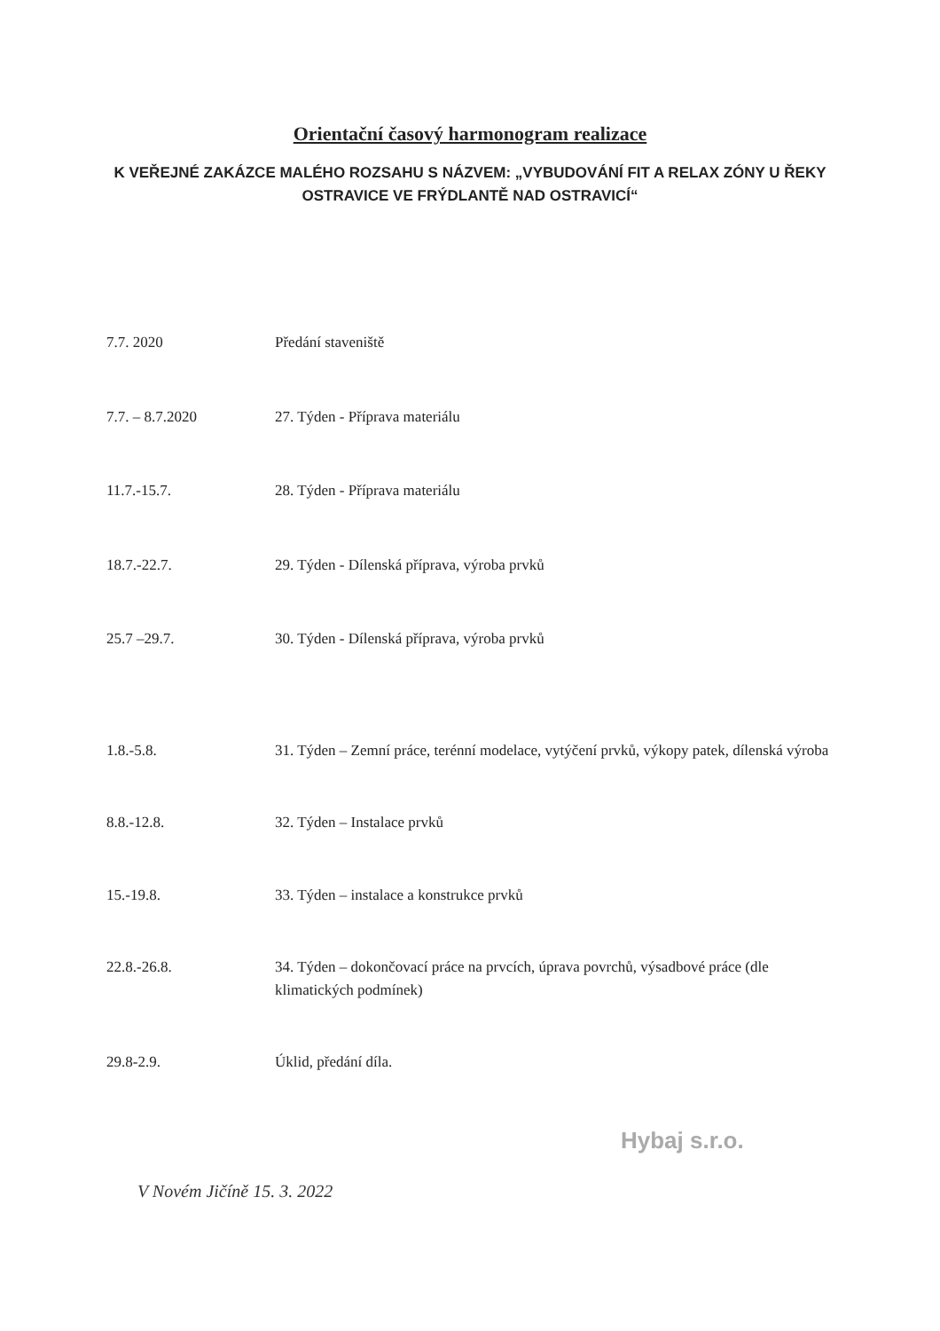Orientační časový harmonogram realizace
K VEŘEJNÉ ZAKÁZCE MALÉHO ROZSAHU S NÁZVEM: „VYBUDOVÁNÍ FIT A RELAX ZÓNY U ŘEKY OSTRAVICE VE FRÝDLANTĚ NAD OSTRAVICÍ“
7.7. 2020 Předání staveniště
7.7. – 8.7.2020 27. Týden - Příprava materiálu
11.7.-15.7. 28. Týden - Příprava materiálu
18.7.-22.7. 29. Týden - Dílenská příprava, výroba prvků
25.7 –29.7. 30. Týden - Dílenská příprava, výroba prvků
1.8.-5.8. 31. Týden – Zemní práce, terénní modelace, vytýčení prvků, výkopy patek, dílenská výroba
8.8.-12.8. 32. Týden – Instalace prvků
15.-19.8. 33. Týden – instalace a konstrukce prvků
22.8.-26.8. 34. Týden – dokončovací práce na prvcích, úprava povrchů, výsadbové práce (dle klimatických podmínek)
29.8-2.9. Úklid, předání díla.
Hybaj s.r.o.
V Novém Jičíně 15. 3. 2022